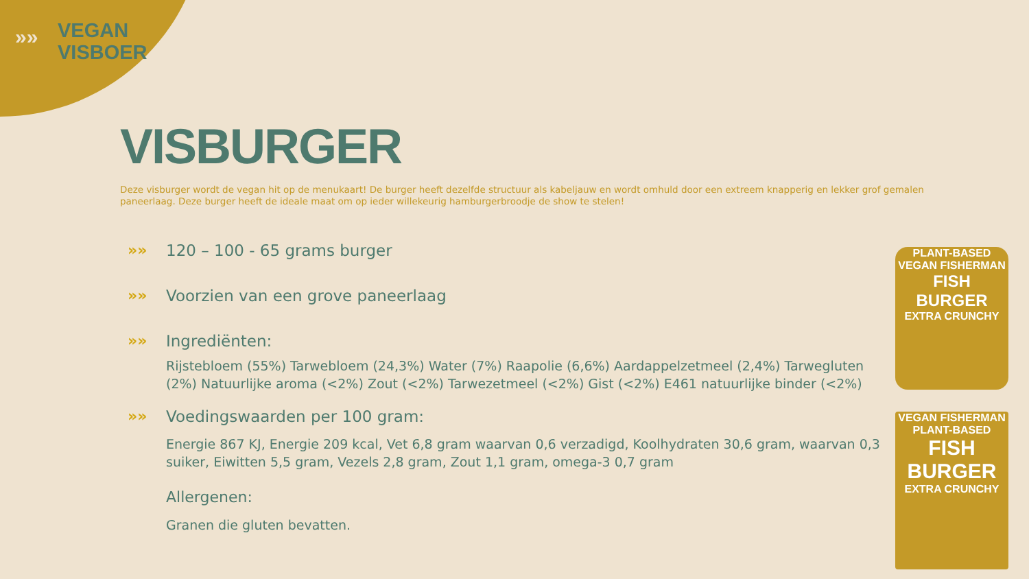»» VEGAN
VISBOER
VISBURGER
Deze visburger wordt de vegan hit op de menukaart! De burger heeft dezelfde structuur als kabeljauw en wordt omhuld door een extreem knapperig en lekker grof gemalen paneerlaag. Deze burger heeft de ideale maat om op ieder willekeurig hamburgerbroodje de show te stelen!
»» 120 – 100 - 65 grams burger
»» Voorzien van een grove paneerlaag
»» Ingrediënten:
Rijstebloem (55%) Tarwebloem (24,3%) Water (7%) Raapolie (6,6%) Aardappelzetmeel (2,4%) Tarwegluten (2%) Natuurlijke aroma (<2%) Zout (<2%) Tarwezetmeel (<2%) Gist (<2%) E461 natuurlijke binder (<2%)
»» Voedingswaarden per 100 gram:
Energie 867 KJ, Energie 209 kcal, Vet 6,8 gram waarvan 0,6 verzadigd, Koolhydraten 30,6 gram, waarvan 0,3 suiker, Eiwitten 5,5 gram, Vezels 2,8 gram, Zout 1,1 gram, omega-3 0,7 gram
Allergenen:
Granen die gluten bevatten.
PLANT-BASED
VEGAN FISHERMAN
FISH BURGER
EXTRA CRUNCHY
VEGAN FISHERMAN
PLANT-BASED
FISH BURGER
EXTRA CRUNCHY